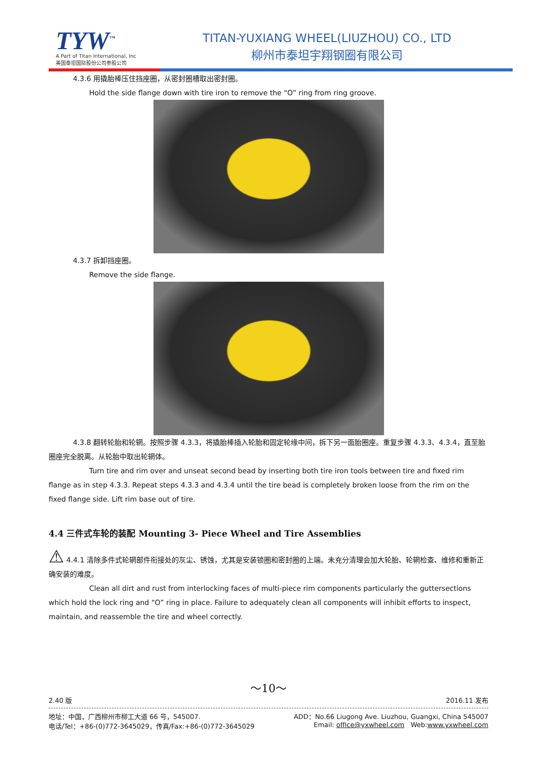TYW<sup>™</sup>
A Part of Titan International, Inc
美国泰坦国际股份公司参股公司
TITAN-YUXIANG WHEEL(LIUZHOU) CO., LTD
柳州市泰坦宇翔钢圈有限公司
4.3.6 用撬胎棒压住挡座圈，从密封圈槽取出密封圈。
Hold the side flange down with tire iron to remove the “O” ring from ring groove.
4.3.7 拆卸挡座圈。
Remove the side flange.
4.3.8 翻转轮胎和轮辋。按照步骤 4.3.3，将撬胎棒插入轮胎和固定轮缘中间，拆下另一面胎圈座。重复步骤 4.3.3、4.3.4，直至胎圈座完全脱离。从轮胎中取出轮辋体。
Turn tire and rim over and unseat second bead by inserting both tire iron tools between tire and fixed rim flange as in step 4.3.3. Repeat steps 4.3.3 and 4.3.4 until the tire bead is completely broken loose from the rim on the fixed flange side. Lift rim base out of tire.
4.4 三件式车轮的装配 Mounting 3- Piece Wheel and Tire Assemblies
⚠ 4.4.1 清除多件式轮辋部件衔接处的灰尘、锈蚀，尤其是安装锁圈和密封圈的上端。未充分清理会加大轮胎、轮辋检查、维修和重新正确安装的难度。
Clean all dirt and rust from interlocking faces of multi-piece rim components particularly the guttersections which hold the lock ring and “O” ring in place. Failure to adequately clean all components will inhibit efforts to inspect, maintain, and reassemble the tire and wheel correctly.
～10～
2.40 版 2016.11 发布
地址：中国，广西柳州市柳工大道 66 号，545007. ADD：No.66 Liugong Ave. Liuzhou, Guangxi, China 545007
电话/Tel：+86-(0)772-3645029，传真/Fax:+86-(0)772-3645029 Email: office@yxwheel.com Web:www.yxwheel.com